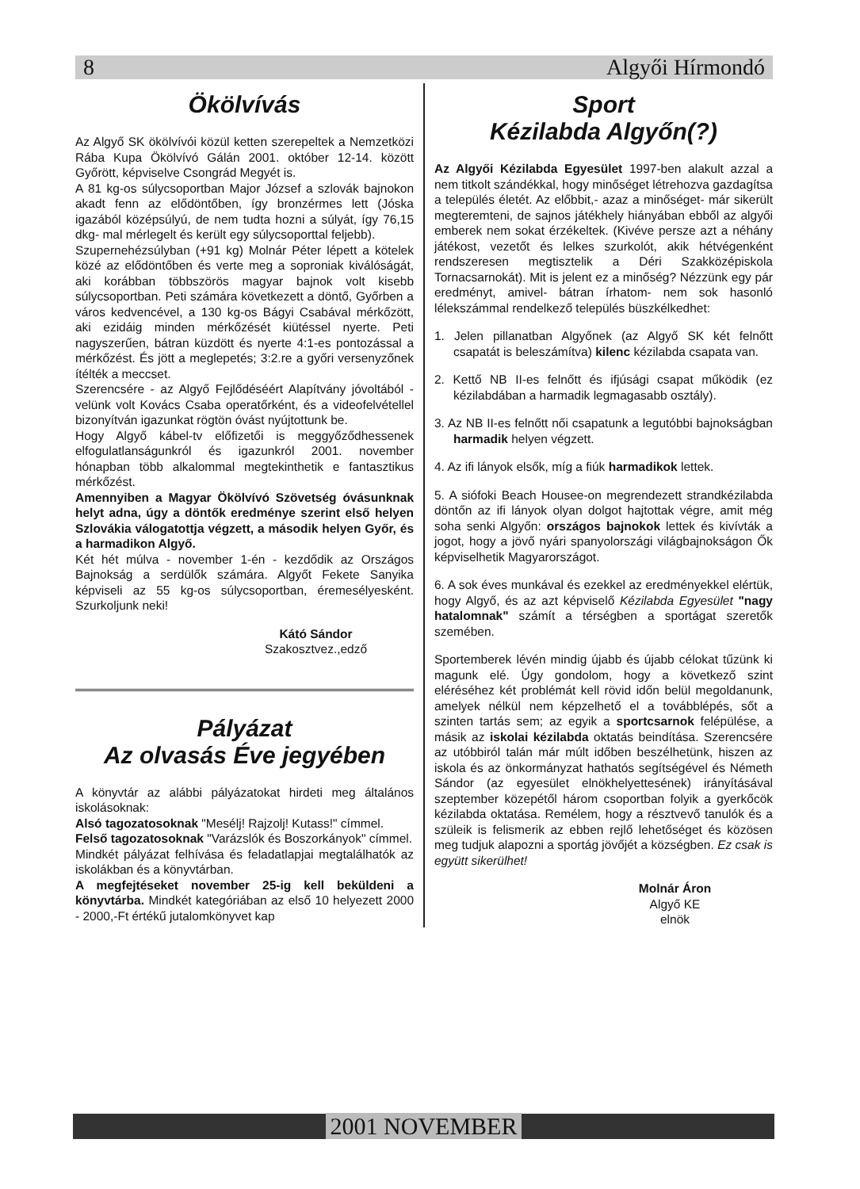8 Algyői Hírmondó
Ökölvívás
Az Algyő SK ökölvívói közül ketten szerepeltek a Nemzetközi Rába Kupa Ökölvívó Gálán 2001. október 12-14. között Győrött, képviselve Csongrád Megyét is.
A 81 kg-os súlycsoportban Major József a szlovák bajnokon akadt fenn az elődöntőben, így bronzérmes lett (Jóska igazából középsúlyú, de nem tudta hozni a súlyát, így 76,15 dkg- mal mérlegelt és került egy súlycsoporttal feljebb).
Szupernehézsúlyban (+91 kg) Molnár Péter lépett a kötelek közé az elődöntőben és verte meg a soproniak kiválóságát, aki korábban többszörös magyar bajnok volt kisebb súlycsoportban. Peti számára következett a döntő, Győrben a város kedvencével, a 130 kg-os Bágyi Csabával mérkőzött, aki ezidáig minden mérkőzését kiütéssel nyerte. Peti nagyszerűen, bátran küzdött és nyerte 4:1-es pontozással a mérkőzést. És jött a meglepetés; 3:2.re a győri versenyzőnek ítélték a meccset.
Szerencsére - az Algyő Fejlődéséért Alapítvány jóvoltából - velünk volt Kovács Csaba operatőrként, és a videofelvétellel bizonyítván igazunkat rögtön óvást nyújtottunk be.
Hogy Algyő kábel-tv előfizetői is meggyőződhessenek elfogulatlanságunkról és igazunkról 2001. november hónapban több alkalommal megtekinthetik e fantasztikus mérkőzést.
Amennyiben a Magyar Ökölvívó Szövetség óvásunknak helyt adna, úgy a döntők eredménye szerint első helyen Szlovákia válogatottja végzett, a második helyen Győr, és a harmadikon Algyő.
Két hét múlva - november 1-én - kezdődik az Országos Bajnokság a serdülők számára. Algyőt Fekete Sanyika képviseli az 55 kg-os súlycsoportban, éremesélyesként. Szurkoljunk neki!
Kátó Sándor
Szakosztvez.,edző
Pályázat
Az olvasás Éve jegyében
A könyvtár az alábbi pályázatokat hirdeti meg általános iskolásoknak:
Alsó tagozatosoknak "Mesélj! Rajzolj! Kutass!" címmel.
Felső tagozatosoknak "Varázslók és Boszorkányok" címmel.
Mindkét pályázat felhívása és feladatlapjai megtalálhatók az iskolákban és a könyvtárban.
A megfejtéseket november 25-ig kell beküldeni a könyvtárba. Mindkét kategóriában az első 10 helyezett 2000 - 2000,-Ft értékű jutalomkönyvet kap
Sport
Kézilabda Algyőn(?)
Az Algyői Kézilabda Egyesület 1997-ben alakult azzal a nem titkolt szándékkal, hogy minőséget létrehozva gazdagítsa a település életét. Az előbbit,- azaz a minőséget- már sikerült megteremteni, de sajnos játékhely hiányában ebből az algyői emberek nem sokat érzékeltek. (Kivéve persze azt a néhány játékost, vezetőt és lelkes szurkolót, akik hétvégenként rendszeresen megtisztelik a Déri Szakközépiskola Tornacsarnokát). Mit is jelent ez a minőség? Nézzünk egy pár eredményt, amivel- bátran írhatom- nem sok hasonló lélekszámmal rendelkező település büszkélkedhet:
1. Jelen pillanatban Algyőnek (az Algyő SK két felnőtt csapatát is beleszámítva) kilenc kézilabda csapata van.
2. Kettő NB II-es felnőtt és ifjúsági csapat működik (ez kézilabdában a harmadik legmagasabb osztály).
3. Az NB II-es felnőtt női csapatunk a legutóbbi bajnokságban harmadik helyen végzett.
4. Az ifi lányok elsők, míg a fiúk harmadikok lettek.
5. A siófoki Beach Housee-on megrendezett strandkézilabda döntőn az ifi lányok olyan dolgot hajtottak végre, amit még soha senki Algyőn: országos bajnokok lettek és kivívták a jogot, hogy a jövő nyári spanyolországi világbajnokságon Ők képviselhetik Magyarországot.
6. A sok éves munkával és ezekkel az eredményekkel elértük, hogy Algyő, és az azt képviselő Kézilabda Egyesület "nagy hatalomnak" számít a térségben a sportágat szeretők szemében.
Sportemberek lévén mindig újabb és újabb célokat tűzünk ki magunk elé. Úgy gondolom, hogy a következő szint eléréséhez két problémát kell rövid időn belül megoldanunk, amelyek nélkül nem képzelhető el a továbblépés, sőt a szinten tartás sem; az egyik a sportcsarnok felépülése, a másik az iskolai kézilabda oktatás beindítása. Szerencsére az utóbbiról talán már múlt időben beszélhetünk, hiszen az iskola és az önkormányzat hathatós segítségével és Németh Sándor (az egyesület elnökhelyettesének) irányításával szeptember közepétől három csoportban folyik a gyerkőcök kézilabda oktatása. Remélem, hogy a résztvevő tanulók és a szüleik is felismerik az ebben rejlő lehetőséget és közösen meg tudjuk alapozni a sportág jövőjét a községben. Ez csak is együtt sikerülhet!
Molnár Áron
Algyő KE
elnök
2001 NOVEMBER